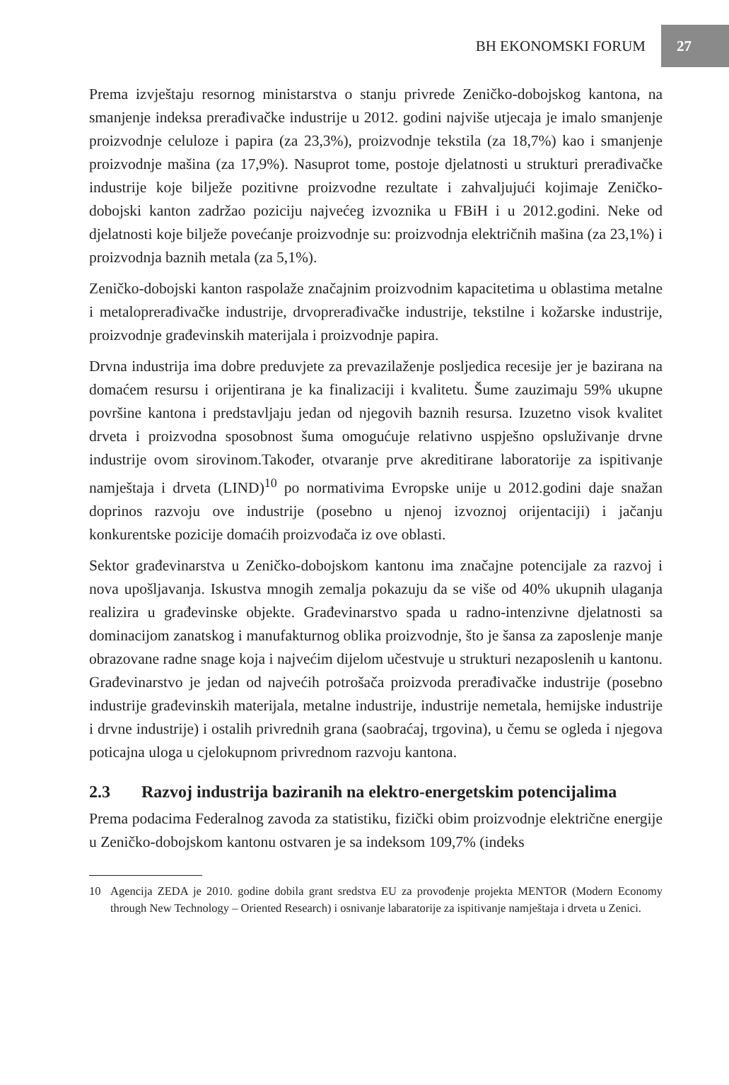BH EKONOMSKI FORUM 27
Prema izvještaju resornog ministarstva o stanju privrede Zeničko-dobojskog kantona, na smanjenje indeksa prerađivačke industrije u 2012. godini najviše utjecaja je imalo smanjenje proizvodnje celuloze i papira (za 23,3%), proizvodnje tekstila (za 18,7%) kao i smanjenje proizvodnje mašina (za 17,9%). Nasuprot tome, postoje djelatnosti u strukturi prerađivačke industrije koje bilježe pozitivne proizvodne rezultate i zahvaljujući kojimaje Zeničko-dobojski kanton zadržao poziciju najvećeg izvoznika u FBiH i u 2012.godini. Neke od djelatnosti koje bilježe povećanje proizvodnje su: proizvodnja električnih mašina (za 23,1%) i proizvodnja baznih metala (za 5,1%).
Zeničko-dobojski kanton raspolaže značajnim proizvodnim kapacitetima u oblastima metalne i metaloprerađivačke industrije, drvoprerađivačke industrije, tekstilne i kožarske industrije, proizvodnje građevinskih materijala i proizvodnje papira.
Drvna industrija ima dobre preduvjete za prevazilaženje posljedica recesije jer je bazirana na domaćem resursu i orijentirana je ka finalizaciji i kvalitetu. Šume zauzimaju 59% ukupne površine kantona i predstavljaju jedan od njegovih baznih resursa. Izuzetno visok kvalitet drveta i proizvodna sposobnost šuma omogućuje relativno uspješno opsluživanje drvne industrije ovom sirovinom.Također, otvaranje prve akreditirane laboratorije za ispitivanje namještaja i drveta (LIND)<sup>10</sup> po normativima Evropske unije u 2012.godini daje snažan doprinos razvoju ove industrije (posebno u njenoj izvoznoj orijentaciji) i jačanju konkurentske pozicije domaćih proizvođača iz ove oblasti.
Sektor građevinarstva u Zeničko-dobojskom kantonu ima značajne potencijale za razvoj i nova upošljavanja. Iskustva mnogih zemalja pokazuju da se više od 40% ukupnih ulaganja realizira u građevinske objekte. Građevinarstvo spada u radno-intenzivne djelatnosti sa dominacijom zanatskog i manufakturnog oblika proizvodnje, što je šansa za zaposlenje manje obrazovane radne snage koja i najvećim dijelom učestvuje u strukturi nezaposlenih u kantonu. Građevinarstvo je jedan od najvećih potrošača proizvoda prerađivačke industrije (posebno industrije građevinskih materijala, metalne industrije, industrije nemetala, hemijske industrije i drvne industrije) i ostalih privrednih grana (saobraćaj, trgovina), u čemu se ogleda i njegova poticajna uloga u cjelokupnom privrednom razvoju kantona.
2.3 Razvoj industrija baziranih na elektro-energetskim potencijalima
Prema podacima Federalnog zavoda za statistiku, fizički obim proizvodnje električne energije u Zeničko-dobojskom kantonu ostvaren je sa indeksom 109,7% (indeks
10 Agencija ZEDA je 2010. godine dobila grant sredstva EU za provođenje projekta MENTOR (Modern Economy through New Technology – Oriented Research) i osnivanje labaratorije za ispitivanje namještaja i drveta u Zenici.